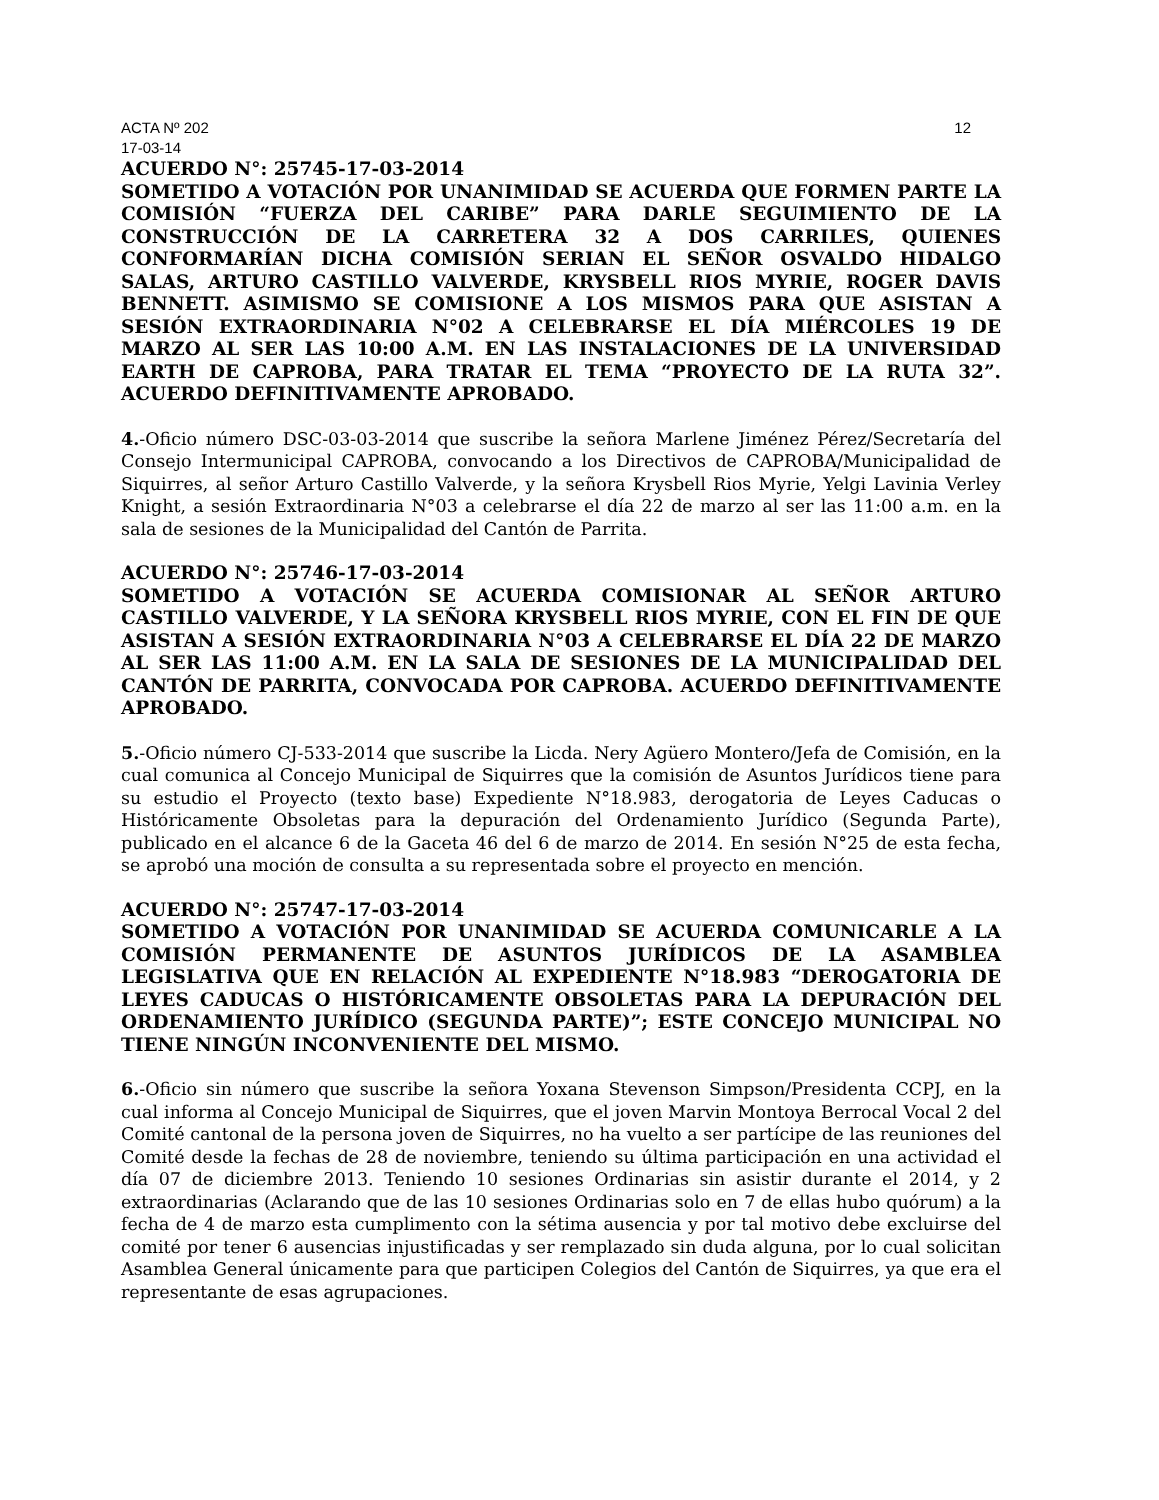ACTA Nº 202 12
17-03-14
ACUERDO N°: 25745-17-03-2014
SOMETIDO A VOTACIÓN POR UNANIMIDAD SE ACUERDA QUE FORMEN PARTE LA COMISIÓN “FUERZA DEL CARIBE” PARA DARLE SEGUIMIENTO DE LA CONSTRUCCIÓN DE LA CARRETERA 32 A DOS CARRILES, QUIENES CONFORMARÍAN DICHA COMISIÓN SERIAN EL SEÑOR OSVALDO HIDALGO SALAS, ARTURO CASTILLO VALVERDE, KRYSBELL RIOS MYRIE, ROGER DAVIS BENNETT. ASIMISMO SE COMISIONE A LOS MISMOS PARA QUE ASISTAN A SESIÓN EXTRAORDINARIA N°02 A CELEBRARSE EL DÍA MIÉRCOLES 19 DE MARZO AL SER LAS 10:00 A.M. EN LAS INSTALACIONES DE LA UNIVERSIDAD EARTH DE CAPROBA, PARA TRATAR EL TEMA “PROYECTO DE LA RUTA 32”. ACUERDO DEFINITIVAMENTE APROBADO.
4.-Oficio número DSC-03-03-2014 que suscribe la señora Marlene Jiménez Pérez/Secretaría del Consejo Intermunicipal CAPROBA, convocando a los Directivos de CAPROBA/Municipalidad de Siquirres, al señor Arturo Castillo Valverde, y la señora Krysbell Rios Myrie, Yelgi Lavinia Verley Knight, a sesión Extraordinaria N°03 a celebrarse el día 22 de marzo al ser las 11:00 a.m. en la sala de sesiones de la Municipalidad del Cantón de Parrita.
ACUERDO N°: 25746-17-03-2014
SOMETIDO A VOTACIÓN SE ACUERDA COMISIONAR AL SEÑOR ARTURO CASTILLO VALVERDE, Y LA SEÑORA KRYSBELL RIOS MYRIE, CON EL FIN DE QUE ASISTAN A SESIÓN EXTRAORDINARIA N°03 A CELEBRARSE EL DÍA 22 DE MARZO AL SER LAS 11:00 A.M. EN LA SALA DE SESIONES DE LA MUNICIPALIDAD DEL CANTÓN DE PARRITA, CONVOCADA POR CAPROBA. ACUERDO DEFINITIVAMENTE APROBADO.
5.-Oficio número CJ-533-2014 que suscribe la Licda. Nery Agüero Montero/Jefa de Comisión, en la cual comunica al Concejo Municipal de Siquirres que la comisión de Asuntos Jurídicos tiene para su estudio el Proyecto (texto base) Expediente N°18.983, derogatoria de Leyes Caducas o Históricamente Obsoletas para la depuración del Ordenamiento Jurídico (Segunda Parte), publicado en el alcance 6 de la Gaceta 46 del 6 de marzo de 2014. En sesión N°25 de esta fecha, se aprobó una moción de consulta a su representada sobre el proyecto en mención.
ACUERDO N°: 25747-17-03-2014
SOMETIDO A VOTACIÓN POR UNANIMIDAD SE ACUERDA COMUNICARLE A LA COMISIÓN PERMANENTE DE ASUNTOS JURÍDICOS DE LA ASAMBLEA LEGISLATIVA QUE EN RELACIÓN AL EXPEDIENTE N°18.983 “DEROGATORIA DE LEYES CADUCAS O HISTÓRICAMENTE OBSOLETAS PARA LA DEPURACIÓN DEL ORDENAMIENTO JURÍDICO (SEGUNDA PARTE)”; ESTE CONCEJO MUNICIPAL NO TIENE NINGÚN INCONVENIENTE DEL MISMO.
6.-Oficio sin número que suscribe la señora Yoxana Stevenson Simpson/Presidenta CCPJ, en la cual informa al Concejo Municipal de Siquirres, que el joven Marvin Montoya Berrocal Vocal 2 del Comité cantonal de la persona joven de Siquirres, no ha vuelto a ser partícipe de las reuniones del Comité desde la fechas de 28 de noviembre, teniendo su última participación en una actividad el día 07 de diciembre 2013. Teniendo 10 sesiones Ordinarias sin asistir durante el 2014, y 2 extraordinarias (Aclarando que de las 10 sesiones Ordinarias solo en 7 de ellas hubo quórum) a la fecha de 4 de marzo esta cumplimento con la sétima ausencia y por tal motivo debe excluirse del comité por tener 6 ausencias injustificadas y ser remplazado sin duda alguna, por lo cual solicitan Asamblea General únicamente para que participen Colegios del Cantón de Siquirres, ya que era el representante de esas agrupaciones.